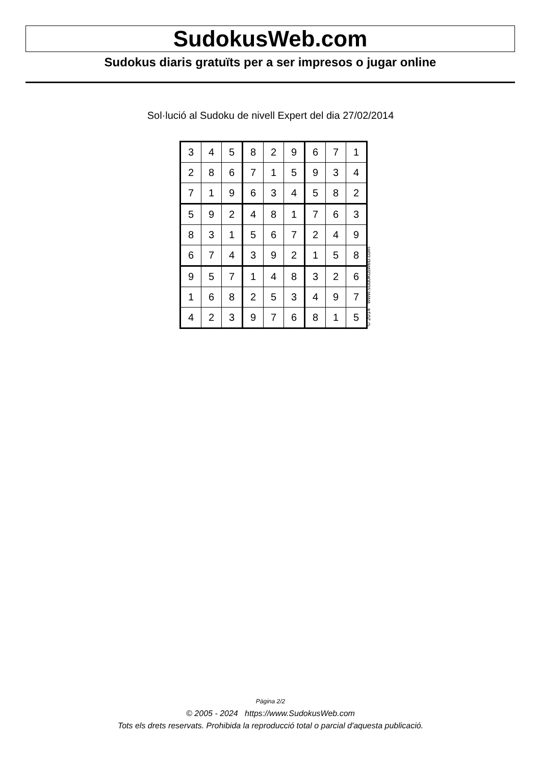SudokusWeb.com
Sudokus diaris gratuïts per a ser impresos o jugar online
Sol·lució al Sudoku de nivell Expert del dia 27/02/2014
| 3 | 4 | 5 | 8 | 2 | 9 | 6 | 7 | 1 |
| 2 | 8 | 6 | 7 | 1 | 5 | 9 | 3 | 4 |
| 7 | 1 | 9 | 6 | 3 | 4 | 5 | 8 | 2 |
| 5 | 9 | 2 | 4 | 8 | 1 | 7 | 6 | 3 |
| 8 | 3 | 1 | 5 | 6 | 7 | 2 | 4 | 9 |
| 6 | 7 | 4 | 3 | 9 | 2 | 1 | 5 | 8 |
| 9 | 5 | 7 | 1 | 4 | 8 | 3 | 2 | 6 |
| 1 | 6 | 8 | 2 | 5 | 3 | 4 | 9 | 7 |
| 4 | 2 | 3 | 9 | 7 | 6 | 8 | 1 | 5 |
© 2014 www.sudokusweb.com
Pàgina 2/2
© 2005 - 2024 https://www.SudokusWeb.com
Tots els drets reservats. Prohibida la reproducció total o parcial d'aquesta publicació.